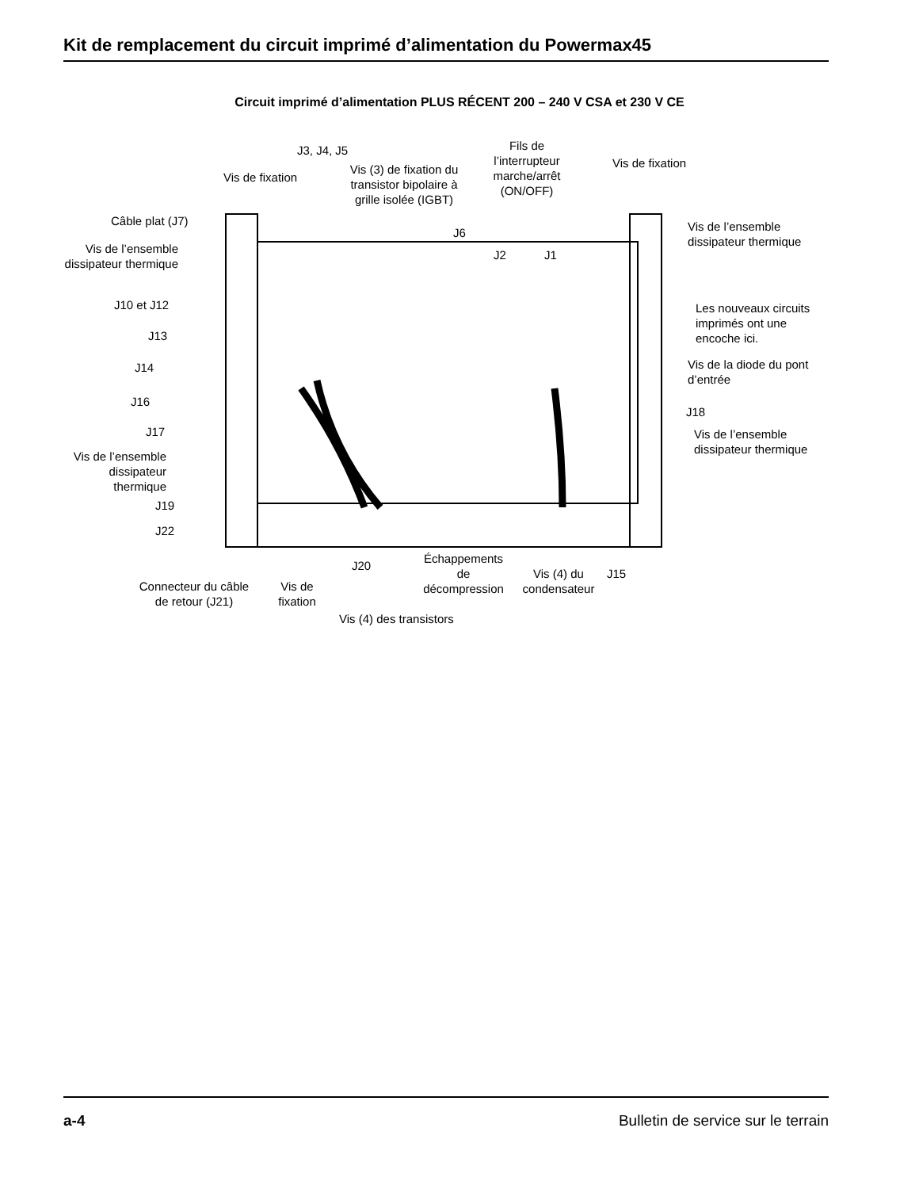Kit de remplacement du circuit imprimé d’alimentation du Powermax45
Circuit imprimé d’alimentation PLUS RÉCENT 200 – 240 V CSA et 230 V CE
J3, J4, J5
Vis de fixation
Vis (3) de fixation du transistor bipolaire à grille isolée (IGBT)
Fils de l’interrupteur marche/arrêt (ON/OFF)
Vis de fixation
Câble plat (J7)
J6
J2 J1
Vis de l’ensemble
dissipateur thermique
Vis de l’ensemble dissipateur thermique
Les nouveaux circuits
imprimés ont une
encoche ici.
J10 et J12
J13
J14
Vis de la diode du pont
d’entrée
J16
J18
J17
Vis de l’ensemble
dissipateur thermique
Vis de l’ensemble dissipateur thermique
J19
J22
Échappements de décompression
J20
Vis (4) du condensateur
J15
Connecteur du câble de retour (J21)
Vis de fixation
Vis (4) des transistors
a-4 Bulletin de service sur le terrain